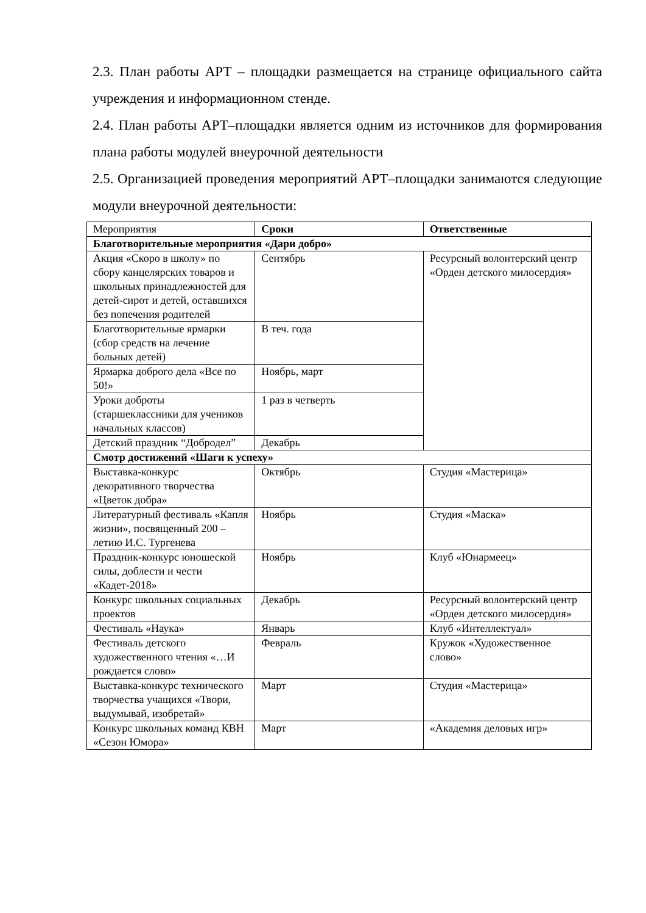2.3. План работы АРТ – площадки размещается на странице официального сайта учреждения и информационном стенде.
2.4. План работы АРТ–площадки является одним из источников для формирования плана работы модулей внеурочной деятельности
2.5. Организацией проведения мероприятий АРТ–площадки занимаются следующие модули внеурочной деятельности:
| Мероприятия | Сроки | Ответственные |
| --- | --- | --- |
| Благотворительные мероприятия «Дари добро» | | |
| Акция «Скоро в школу» по сбору канцелярских товаров и школьных принадлежностей для детей-сирот и детей, оставшихся без попечения родителей | Сентябрь | Ресурсный волонтерский центр «Орден детского милосердия» |
| Благотворительные ярмарки (сбор средств на лечение больных детей) | В теч. года | |
| Ярмарка доброго дела «Все по 50!» | Ноябрь, март | |
| Уроки доброты (старшеклассники для учеников начальных классов) | 1 раз в четверть | |
| Детский праздник “Добродел” | Декабрь | |
| Смотр достижений «Шаги к успеху» | | |
| Выставка-конкурс декоративного творчества «Цветок добра» | Октябрь | Студия «Мастерица» |
| Литературный фестиваль «Капля жизни», посвященный 200 – летию И.С. Тургенева | Ноябрь | Студия «Маска» |
| Праздник-конкурс юношеской силы, доблести и чести «Кадет-2018» | Ноябрь | Клуб «Юнармеец» |
| Конкурс школьных социальных проектов | Декабрь | Ресурсный волонтерский центр «Орден детского милосердия» |
| Фестиваль «Наука» | Январь | Клуб «Интеллектуал» |
| Фестиваль детского художественного чтения «…И рождается слово» | Февраль | Кружок «Художественное слово» |
| Выставка-конкурс технического творчества учащихся «Твори, выдумывай, изобретай» | Март | Студия «Мастерица» |
| Конкурс школьных команд КВН «Сезон Юмора» | Март | «Академия деловых игр» |